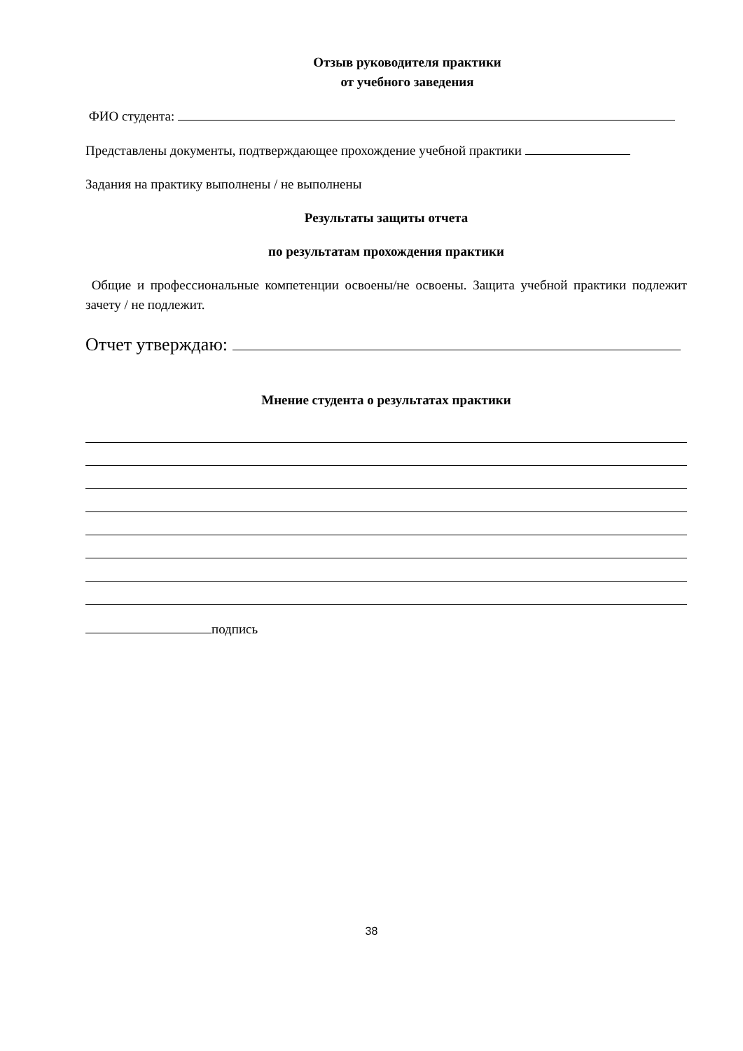Отзыв руководителя практики
от учебного заведения
ФИО студента:
Представлены документы, подтверждающее прохождение учебной практики
Задания на практику выполнены / не выполнены
Результаты защиты отчета
по результатам прохождения практики
Общие и профессиональные компетенции освоены/не освоены. Защита учебной практики подлежит зачету / не подлежит.
Отчет утверждаю:
Мнение студента о результатах практики
подпись
38